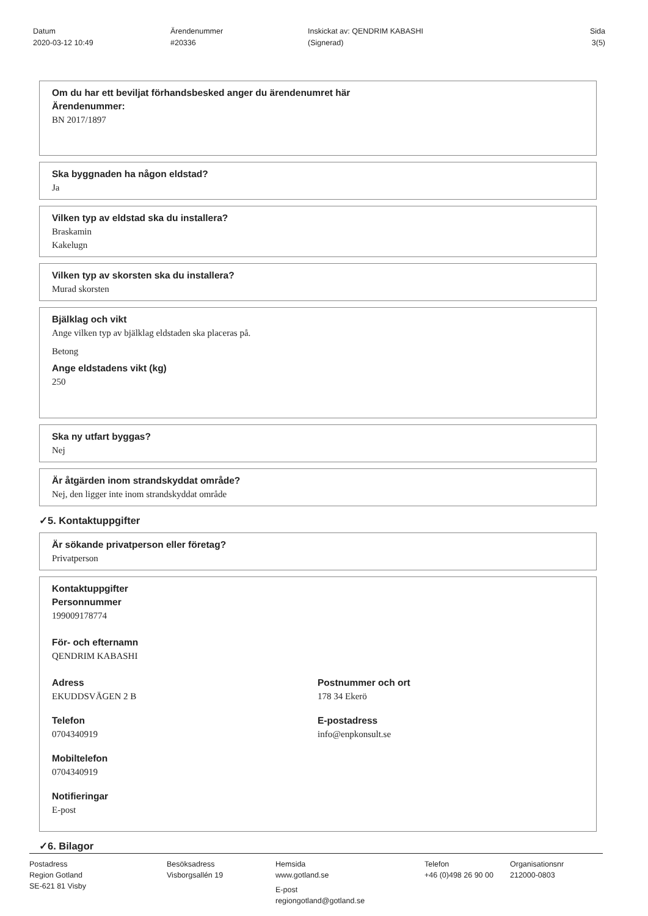Datum
2020-03-12 10:49
Ärendenummer
#20336
Inskickat av: QENDRIM KABASHI
(Signerad)
Sida
3(5)
Om du har ett beviljat förhandsbesked anger du ärendenumret här
Ärendenummer:
BN 2017/1897
Ska byggnaden ha någon eldstad?
Ja
Vilken typ av eldstad ska du installera?
Braskamin
Kakelugn
Vilken typ av skorsten ska du installera?
Murad skorsten
Bjälklag och vikt
Ange vilken typ av bjälklag eldstaden ska placeras på.
Betong
Ange eldstadens vikt (kg)
250
Ska ny utfart byggas?
Nej
Är åtgärden inom strandskyddat område?
Nej, den ligger inte inom strandskyddat område
✓5. Kontaktuppgifter
Är sökande privatperson eller företag?
Privatperson
Kontaktuppgifter
Personnummer
199009178774
För- och efternamn
QENDRIM KABASHI
Adress
EKUDDSVÄGEN 2 B
Postnummer och ort
178 34 Ekerö
Telefon
0704340919
E-postadress
info@enpkonsult.se
Mobiltelefon
0704340919
Notifieringar
E-post
✓6. Bilagor
Postadress
Region Gotland
SE-621 81 Visby
Besöksadress
Visborgsallén 19
Hemsida
www.gotland.se
E-post
regiongotland@gotland.se
Telefon
+46 (0)498 26 90 00
Organisationsnr
212000-0803